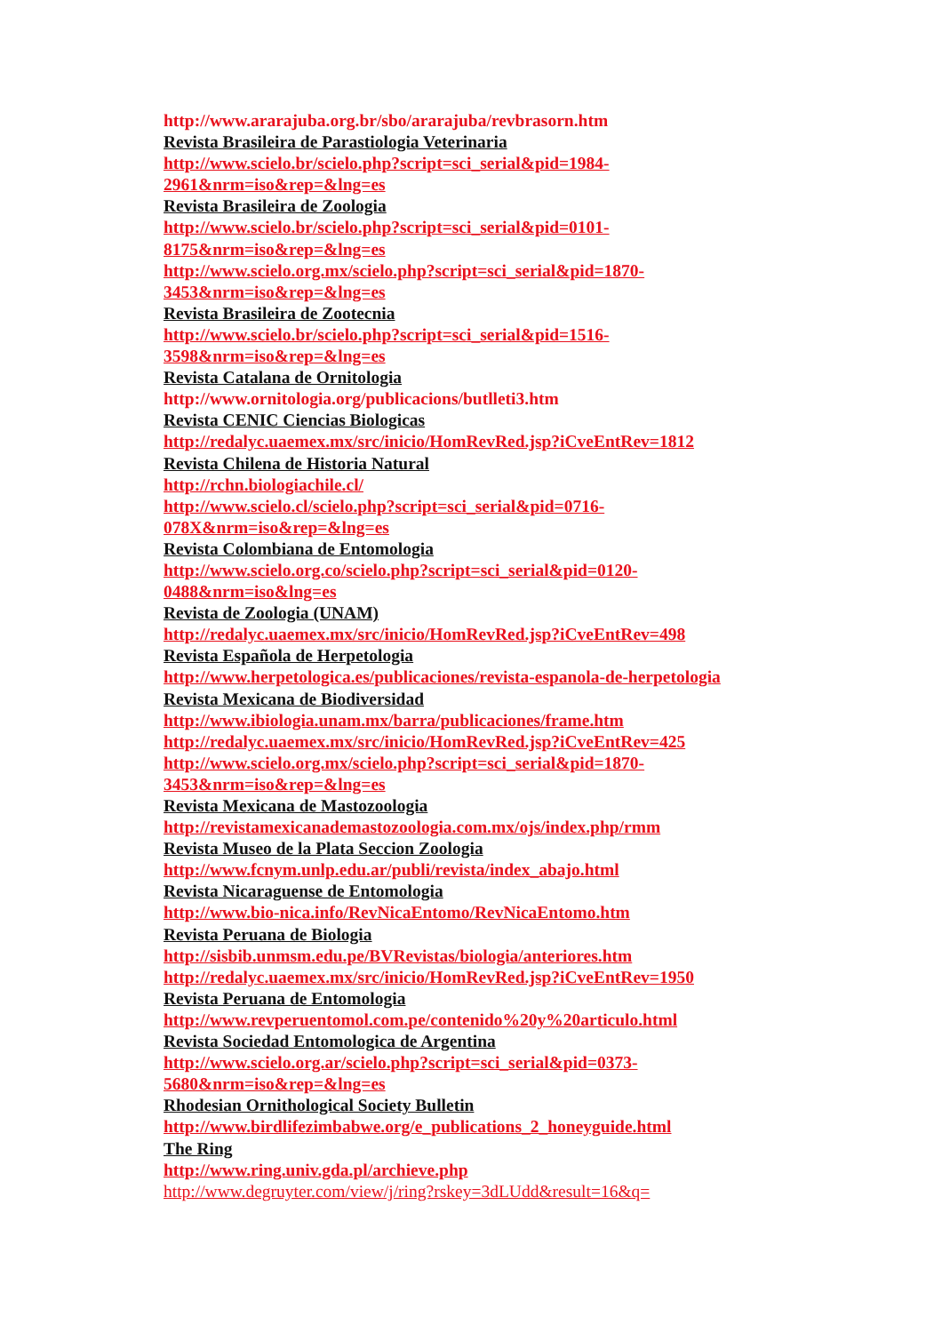http://www.ararajuba.org.br/sbo/ararajuba/revbrasorn.htm
Revista Brasileira de Parastiologia Veterinaria
http://www.scielo.br/scielo.php?script=sci_serial&pid=1984-
2961&nrm=iso&rep=&lng=es
Revista Brasileira de Zoologia
http://www.scielo.br/scielo.php?script=sci_serial&pid=0101-
8175&nrm=iso&rep=&lng=es
http://www.scielo.org.mx/scielo.php?script=sci_serial&pid=1870-
3453&nrm=iso&rep=&lng=es
Revista Brasileira de Zootecnia
http://www.scielo.br/scielo.php?script=sci_serial&pid=1516-
3598&nrm=iso&rep=&lng=es
Revista Catalana de Ornitologia
http://www.ornitologia.org/publicacions/butlleti3.htm
Revista CENIC Ciencias Biologicas
http://redalyc.uaemex.mx/src/inicio/HomRevRed.jsp?iCveEntRev=1812
Revista Chilena de Historia Natural
http://rchn.biologiachile.cl/
http://www.scielo.cl/scielo.php?script=sci_serial&pid=0716-
078X&nrm=iso&rep=&lng=es
Revista Colombiana de Entomologia
http://www.scielo.org.co/scielo.php?script=sci_serial&pid=0120-
0488&nrm=iso&lng=es
Revista de Zoologia (UNAM)
http://redalyc.uaemex.mx/src/inicio/HomRevRed.jsp?iCveEntRev=498
Revista Española de Herpetologia
http://www.herpetologica.es/publicaciones/revista-espanola-de-herpetologia
Revista Mexicana de Biodiversidad
http://www.ibiologia.unam.mx/barra/publicaciones/frame.htm
http://redalyc.uaemex.mx/src/inicio/HomRevRed.jsp?iCveEntRev=425
http://www.scielo.org.mx/scielo.php?script=sci_serial&pid=1870-
3453&nrm=iso&rep=&lng=es
Revista Mexicana de Mastozoologia
http://revistamexicanademastozoologia.com.mx/ojs/index.php/rmm
Revista Museo de la Plata Seccion Zoologia
http://www.fcnym.unlp.edu.ar/publi/revista/index_abajo.html
Revista Nicaraguense de Entomologia
http://www.bio-nica.info/RevNicaEntomo/RevNicaEntomo.htm
Revista Peruana de Biologia
http://sisbib.unmsm.edu.pe/BVRevistas/biologia/anteriores.htm
http://redalyc.uaemex.mx/src/inicio/HomRevRed.jsp?iCveEntRev=1950
Revista Peruana de Entomologia
http://www.revperuentomol.com.pe/contenido%20y%20articulo.html
Revista Sociedad Entomologica de Argentina
http://www.scielo.org.ar/scielo.php?script=sci_serial&pid=0373-
5680&nrm=iso&rep=&lng=es
Rhodesian Ornithological Society Bulletin
http://www.birdlifezimbabwe.org/e_publications_2_honeyguide.html
The Ring
http://www.ring.univ.gda.pl/archieve.php
http://www.degruyter.com/view/j/ring?rskey=3dLUdd&result=16&q=